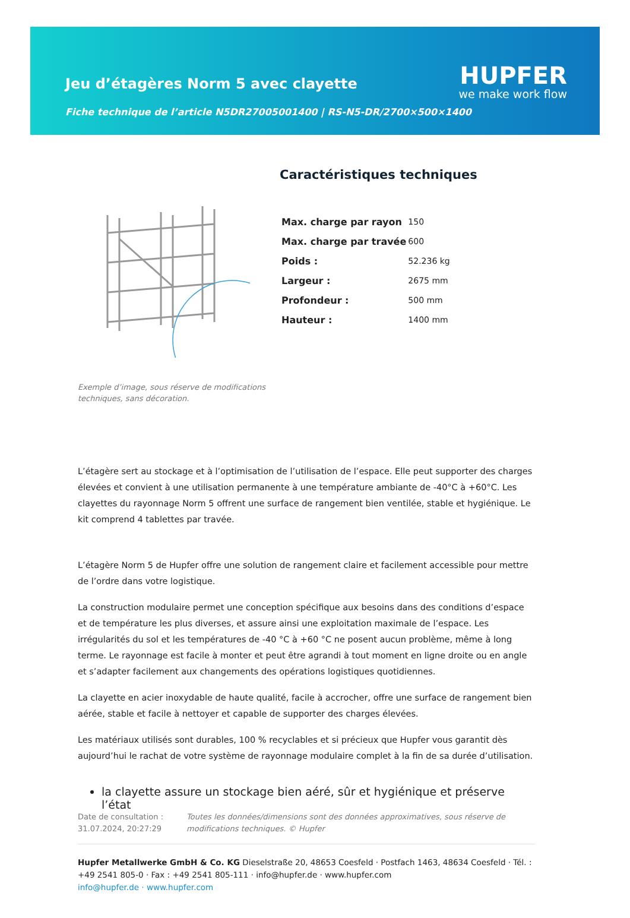Jeu d’étagères Norm 5 avec clayette
HUPFER
we make work flow
Fiche technique de l’article N5DR27005001400 | RS-N5-DR/2700×500×1400
Exemple d’image, sous réserve de modifications techniques, sans décoration.
Caractéristiques techniques
| Max. charge par rayon | 150 |
| Max. charge par travée | 600 |
| Poids : | 52.236 kg |
| Largeur : | 2675 mm |
| Profondeur : | 500 mm |
| Hauteur : | 1400 mm |
L’étagère sert au stockage et à l’optimisation de l’utilisation de l’espace. Elle peut supporter des charges élevées et convient à une utilisation permanente à une température ambiante de -40°C à +60°C. Les clayettes du rayonnage Norm 5 offrent une surface de rangement bien ventilée, stable et hygiénique. Le kit comprend 4 tablettes par travée.
L’étagère Norm 5 de Hupfer offre une solution de rangement claire et facilement accessible pour mettre de l’ordre dans votre logistique.
La construction modulaire permet une conception spécifique aux besoins dans des conditions d’espace et de température les plus diverses, et assure ainsi une exploitation maximale de l’espace. Les irrégularités du sol et les températures de -40 °C à +60 °C ne posent aucun problème, même à long terme. Le rayonnage est facile à monter et peut être agrandi à tout moment en ligne droite ou en angle et s’adapter facilement aux changements des opérations logistiques quotidiennes.
La clayette en acier inoxydable de haute qualité, facile à accrocher, offre une surface de rangement bien aérée, stable et facile à nettoyer et capable de supporter des charges élevées.
Les matériaux utilisés sont durables, 100 % recyclables et si précieux que Hupfer vous garantit dès aujourd’hui le rachat de votre système de rayonnage modulaire complet à la fin de sa durée d’utilisation.
la clayette assure un stockage bien aéré, sûr et hygiénique et préserve l’état
Date de consultation : 31.07.2024, 20:27:29
Toutes les données/dimensions sont des données approximatives, sous réserve de modifications techniques. © Hupfer
Hupfer Metallwerke GmbH & Co. KG Dieselstraße 20, 48653 Coesfeld · Postfach 1463, 48634 Coesfeld · Tél. : +49 2541 805-0 · Fax : +49 2541 805-111 · info@hupfer.de · www.hupfer.com
info@hupfer.de · www.hupfer.com